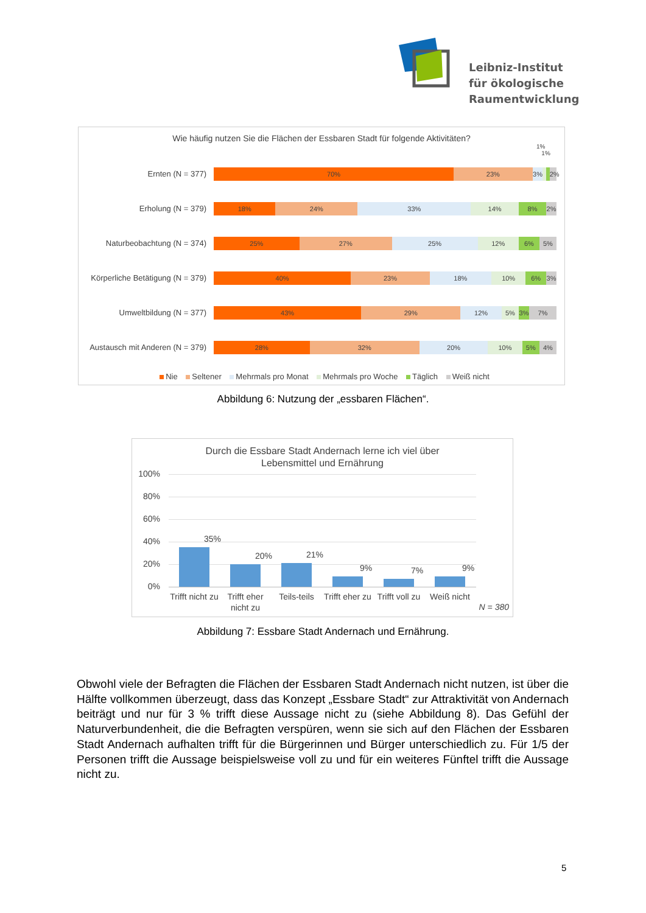Leibniz-Institut
für ökologische
Raumentwicklung
Wie häufig nutzen Sie die Flächen der Essbaren Stadt für folgende Aktivitäten?
1%
1%
Ernten (N = 377)
70% 23% 3% 2%
Erholung (N = 379)
18% 24% 33% 14% 8% 2%
Naturbeobachtung (N = 374)
25% 27% 25% 12% 6% 5%
Körperliche Betätigung (N = 379)
40% 23% 18% 10% 6% 3%
Umweltbildung (N = 377)
43% 29% 12% 5% 3% 7%
Austausch mit Anderen (N = 379)
28% 32% 20% 10% 5% 4%
Nie Seltener Mehrmals pro Monat Mehrmals pro Woche Täglich Weiß nicht
Abbildung 6: Nutzung der „essbaren Flächen“.
Durch die Essbare Stadt Andernach lerne ich viel über
Lebensmittel und Ernährung
100%
80%
60%
40%
20%
0%
35%
20% 21%
9% 7% 9%
Trifft nicht zu
Trifft eher nicht zu
Teils-teils
Trifft eher zu
Trifft voll zu
Weiß nicht
N = 380
Abbildung 7: Essbare Stadt Andernach und Ernährung.
Obwohl viele der Befragten die Flächen der Essbaren Stadt Andernach nicht nutzen, ist über die Hälfte vollkommen überzeugt, dass das Konzept „Essbare Stadt“ zur Attraktivität von Andernach beiträgt und nur für 3 % trifft diese Aussage nicht zu (siehe Abbildung 8). Das Gefühl der Naturverbundenheit, die die Befragten verspüren, wenn sie sich auf den Flächen der Essbaren Stadt Andernach aufhalten trifft für die Bürgerinnen und Bürger unterschiedlich zu. Für 1/5 der Personen trifft die Aussage beispielsweise voll zu und für ein weiteres Fünftel trifft die Aussage nicht zu.
5